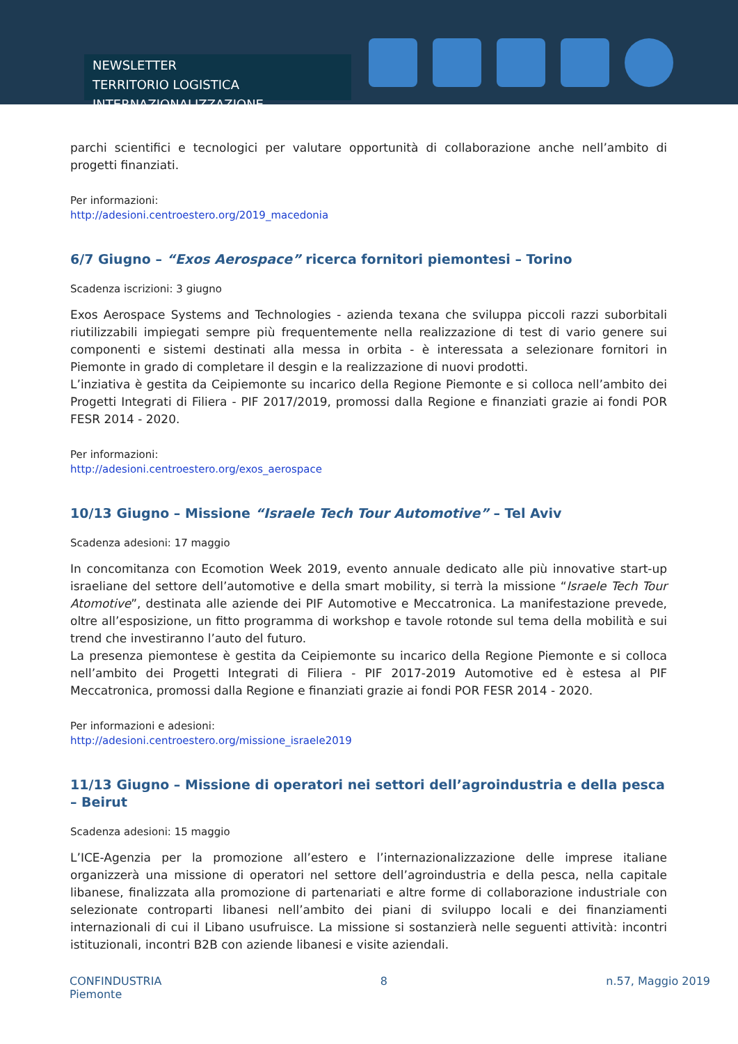NEWSLETTER
TERRITORIO LOGISTICA INTERNAZIONALIZZAZIONE
parchi scientifici e tecnologici per valutare opportunità di collaborazione anche nell’ambito di progetti finanziati.
Per informazioni:
http://adesioni.centroestero.org/2019_macedonia
6/7 Giugno – “Exos Aerospace” ricerca fornitori piemontesi – Torino
Scadenza iscrizioni: 3 giugno
Exos Aerospace Systems and Technologies - azienda texana che sviluppa piccoli razzi suborbitali riutilizzabili impiegati sempre più frequentemente nella realizzazione di test di vario genere sui componenti e sistemi destinati alla messa in orbita - è interessata a selezionare fornitori in Piemonte in grado di completare il desgin e la realizzazione di nuovi prodotti.
L’inziativa è gestita da Ceipiemonte su incarico della Regione Piemonte e si colloca nell’ambito dei Progetti Integrati di Filiera - PIF 2017/2019, promossi dalla Regione e finanziati grazie ai fondi POR FESR 2014 - 2020.
Per informazioni:
http://adesioni.centroestero.org/exos_aerospace
10/13 Giugno – Missione “Israele Tech Tour Automotive” – Tel Aviv
Scadenza adesioni: 17 maggio
In concomitanza con Ecomotion Week 2019, evento annuale dedicato alle più innovative start-up israeliane del settore dell’automotive e della smart mobility, si terrà la missione “Israele Tech Tour Atomotive”, destinata alle aziende dei PIF Automotive e Meccatronica. La manifestazione prevede, oltre all’esposizione, un fitto programma di workshop e tavole rotonde sul tema della mobilità e sui trend che investiranno l’auto del futuro.
La presenza piemontese è gestita da Ceipiemonte su incarico della Regione Piemonte e si colloca nell’ambito dei Progetti Integrati di Filiera - PIF 2017-2019 Automotive ed è estesa al PIF Meccatronica, promossi dalla Regione e finanziati grazie ai fondi POR FESR 2014 - 2020.
Per informazioni e adesioni:
http://adesioni.centroestero.org/missione_israele2019
11/13 Giugno – Missione di operatori nei settori dell’agroindustria e della pesca – Beirut
Scadenza adesioni: 15 maggio
L’ICE-Agenzia per la promozione all’estero e l’internazionalizzazione delle imprese italiane organizzerà una missione di operatori nel settore dell’agroindustria e della pesca, nella capitale libanese, finalizzata alla promozione di partenariati e altre forme di collaborazione industriale con selezionate controparti libanesi nell’ambito dei piani di sviluppo locali e dei finanziamenti internazionali di cui il Libano usufruisce. La missione si sostanzierà nelle seguenti attività: incontri istituzionali, incontri B2B con aziende libanesi e visite aziendali.
CONFINDUSTRIA
Piemonte
8 n.57, Maggio 2019